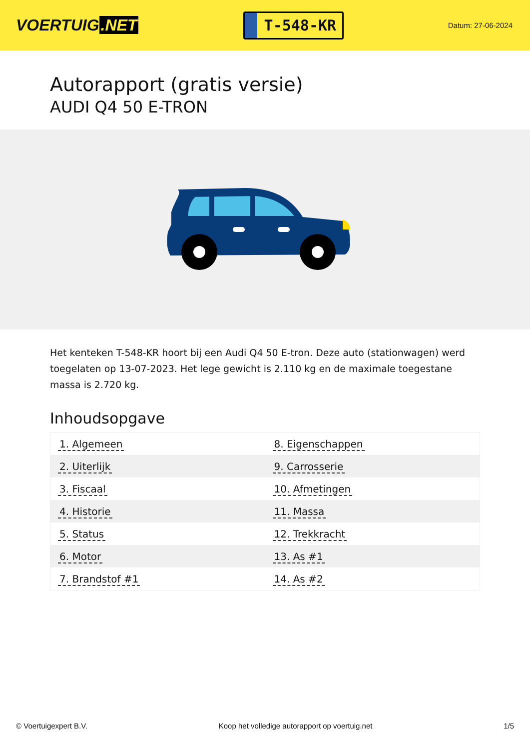VOERTUIG.NET
T-548-KR
Datum: 27-06-2024
Autorapport (gratis versie)
AUDI Q4 50 E-TRON
Het kenteken T-548-KR hoort bij een Audi Q4 50 E-tron. Deze auto (stationwagen) werd toegelaten op 13-07-2023. Het lege gewicht is 2.110 kg en de maximale toegestane massa is 2.720 kg.
Inhoudsopgave
| 1. Algemeen | 8. Eigenschappen |
| 2. Uiterlijk | 9. Carrosserie |
| 3. Fiscaal | 10. Afmetingen |
| 4. Historie | 11. Massa |
| 5. Status | 12. Trekkracht |
| 6. Motor | 13. As #1 |
| 7. Brandstof #1 | 14. As #2 |
© Voertuigexpert B.V. Koop het volledige autorapport op voertuig.net 1/5